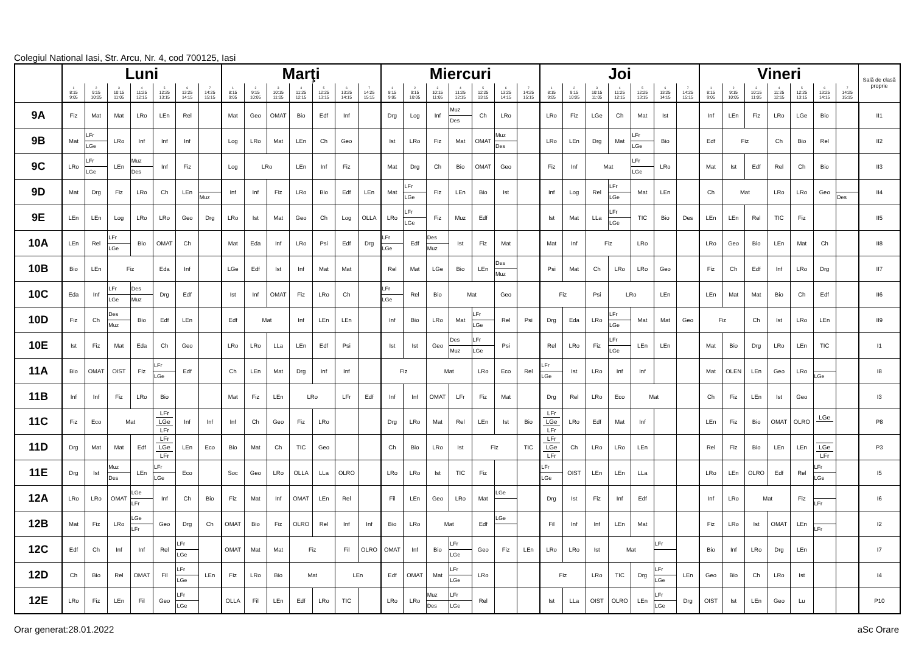Colegiul National Iasi, Str. Arcu, Nr. 4, cod 700125, Iasi
| | Luni | | | | | | | Marţi | | | | | | | Miercuri | | | | | | | Joi | | | | | | | Vineri | | | | | | | Sală de clasă proprie |
| --- | --- | --- | --- | --- | --- | --- | --- | --- | --- | --- | --- | --- | --- | --- | --- | --- | --- | --- | --- | --- | --- | --- | --- | --- | --- | --- | --- | --- | --- | --- | --- | --- | --- | --- | --- | --- |
| | 1 8:15 9:05 | 2 9:15 10:05 | 3 10:15 11:05 | 4 11:25 12:15 | 5 12:25 13:15 | 6 13:25 14:15 | 7 14:25 15:15 | 1 8:15 9:05 | 2 9:15 10:05 | 3 10:15 11:05 | 4 11:25 12:15 | 5 12:25 13:15 | 6 13:25 14:15 | 7 14:25 15:15 | 1 8:15 9:05 | 2 9:15 10:05 | 3 10:15 11:05 | 4 11:25 12:15 | 5 12:25 13:15 | 6 13:25 14:15 | 7 14:25 15:15 | 1 8:15 9:05 | 2 9:15 10:05 | 3 10:15 11:05 | 4 11:25 12:15 | 5 12:25 13:15 | 6 13:25 14:15 | 7 14:25 15:15 | 1 8:15 9:05 | 2 9:15 10:05 | 3 10:15 11:05 | 4 11:25 12:15 | 5 12:25 13:15 | 6 13:25 14:15 | 7 14:25 15:15 | |
| 9A | Fiz | Mat | Mat | LRo | LEn | Rel | | Mat | Geo | OMAT | Bio | Edf | Inf | | Drg | Log | Inf | Muz Des | Ch | LRo | | LRo | Fiz | LGe | Ch | Mat | Ist | | Inf | LEn | Fiz | LRo | LGe | Bio | | II1 |
| 9B | Mat | LFr LGe | LRo | Inf | Inf | Inf | | Log | LRo | Mat | LEn | Ch | Geo | | Ist | LRo | Fiz | Mat | OMAT | Muz Des | | LRo | LEn | Drg | Mat | LFr LGe | Bio | | Edf | Fiz | | Ch | Bio | Rel | | II2 |
| 9C | LRo | LFr LGe | LEn | Muz Des | Inf | Fiz | | Log | LRo | | LEn | Inf | Fiz | | Mat | Drg | Ch | Bio | OMAT | Geo | | Fiz | Inf | Mat | | LFr LGe | LRo | | Mat | Ist | Edf | Rel | Ch | Bio | | II3 |
| 9D | Mat | Drg | Fiz | LRo | Ch | LEn | Muz | Inf | Inf | Fiz | LRo | Bio | Edf | LEn | Mat | LFr LGe | Fiz | LEn | Bio | Ist | | Inf | Log | Rel | LFr LGe | Mat | LEn | | Ch | Mat | | LRo | LRo | Geo | Des | II4 |
| 9E | LEn | LEn | Log | LRo | LRo | Geo | Drg | LRo | Ist | Mat | Geo | Ch | Log | OLLA | LRo | LFr LGe | Fiz | Muz | Edf | | | Ist | Mat | LLa | LFr LGe | TIC | Bio | Des | LEn | LEn | Rel | TIC | Fiz | | | II5 |
| 10A | LEn | Rel | LFr LGe | Bio | OMAT | Ch | | Mat | Eda | Inf | LRo | Psi | Edf | Drg | LFr LGe | Edf | Des Muz | Ist | Fiz | Mat | | Mat | Inf | Fiz | | LRo | | | LRo | Geo | Bio | LEn | Mat | Ch | | II8 |
| 10B | Bio | LEn | Fiz | | Eda | Inf | | LGe | Edf | Ist | Inf | Mat | Mat | | Rel | Mat | LGe | Bio | LEn | Des Muz | | Psi | Mat | Ch | LRo | LRo | Geo | | Fiz | Ch | Edf | Inf | LRo | Drg | | II7 |
| 10C | Eda | Inf | LFr LGe | Des Muz | Drg | Edf | | Ist | Inf | OMAT | Fiz | LRo | Ch | | LFr LGe | Rel | Bio | Mat | | Geo | | Fiz | | Psi | LRo | | LEn | | LEn | Mat | Mat | Bio | Ch | Edf | | II6 |
| 10D | Fiz | Ch | Des Muz | Bio | Edf | LEn | | Edf | Mat | | Inf | LEn | LEn | | Inf | Bio | LRo | Mat | LFr LGe | Rel | Psi | Drg | Eda | LRo | LFr LGe | Mat | Mat | Geo | Fiz | | Ch | Ist | LRo | LEn | | II9 |
| 10E | Ist | Fiz | Mat | Eda | Ch | Geo | | LRo | LRo | LLa | LEn | Edf | Psi | | Ist | Ist | Geo | Des Muz | LFr LGe | Psi | | Rel | LRo | Fiz | LFr LGe | LEn | LEn | | Mat | Bio | Drg | LRo | LEn | TIC | | I1 |
| 11A | Bio | OMAT | OIST | Fiz | LFr LGe | Edf | | Ch | LEn | Mat | Drg | Inf | Inf | | Fiz | | Mat | | LRo | Eco | Rel | LFr LGe | Ist | LRo | Inf | Inf | | | Mat | OLEN | LEn | Geo | LRo | LGe | | I8 |
| 11B | Inf | Inf | Fiz | LRo | Bio | | | Mat | Fiz | LEn | LRo | | LFr | Edf | Inf | Inf | OMAT | LFr | Fiz | Mat | | Drg | Rel | LRo | Eco | Mat | | | Ch | Fiz | LEn | Ist | Geo | | | I3 |
| 11C | Fiz | Eco | Mat | | LFr LGe LFr | Inf | Inf | Inf | Ch | Geo | Fiz | LRo | | | Drg | LRo | Mat | Rel | LEn | Ist | Bio | LFr LGe LFr | LRo | Edf | Mat | Inf | | | LEn | Fiz | Bio | OMAT | OLRO | LGe | | P8 |
| 11D | Drg | Mat | Mat | Edf | LFr LGe LFr | LEn | Eco | Bio | Mat | Ch | TIC | Geo | | | Ch | Bio | LRo | Ist | Fiz | | TIC | LFr LGe LFr | Ch | LRo | LRo | LEn | | | Rel | Fiz | Bio | LEn | LEn | LGe LFr | | P3 |
| 11E | Drg | Ist | Muz Des | LEn | LFr LGe | Eco | | Soc | Geo | LRo | OLLA | LLa | OLRO | | LRo | LRo | Ist | TIC | Fiz | | | LFr LGe | OIST | LEn | LEn | LLa | | | LRo | LEn | OLRO | Edf | Rel | LFr LGe | | I5 |
| 12A | LRo | LRo | OMAT | LGe LFr | Inf | Ch | Bio | Fiz | Mat | Inf | OMAT | LEn | Rel | | Fil | LEn | Geo | LRo | Mat | LGe | | Drg | Ist | Fiz | Inf | Edf | | | Inf | LRo | Mat | | Fiz | LFr | | I6 |
| 12B | Mat | Fiz | LRo | LGe LFr | Geo | Drg | Ch | OMAT | Bio | Fiz | OLRO | Rel | Inf | Inf | Bio | LRo | Mat | | Edf | LGe | | Fil | Inf | Inf | LEn | Mat | | | Fiz | LRo | Ist | OMAT | LEn | LFr | | I2 |
| 12C | Edf | Ch | Inf | Inf | Rel | LFr LGe | | OMAT | Mat | Mat | Fiz | | Fil | OLRO | OMAT | Inf | Bio | LFr LGe | Geo | Fiz | LEn | LRo | LRo | Ist | Mat | | LFr | | Bio | Inf | LRo | Drg | LEn | | | I7 |
| 12D | Ch | Bio | Rel | OMAT | Fil | LFr LGe | LEn | Fiz | LRo | Bio | Mat | | LEn | | Edf | OMAT | Mat | LFr LGe | LRo | | | Fiz | | LRo | TIC | Drg | LFr LGe | LEn | Geo | Bio | Ch | LRo | Ist | | | I4 |
| 12E | LRo | Fiz | LEn | Fil | Geo | LFr LGe | | OLLA | Fil | LEn | Edf | LRo | TIC | | LRo | LRo | Muz Des | LFr LGe | Rel | | | Ist | LLa | OIST | OLRO | LEn | LFr LGe | Drg | OIST | Ist | LEn | Geo | Lu | | | P10 |
Orar generat:28.01.2022 aSc Orare